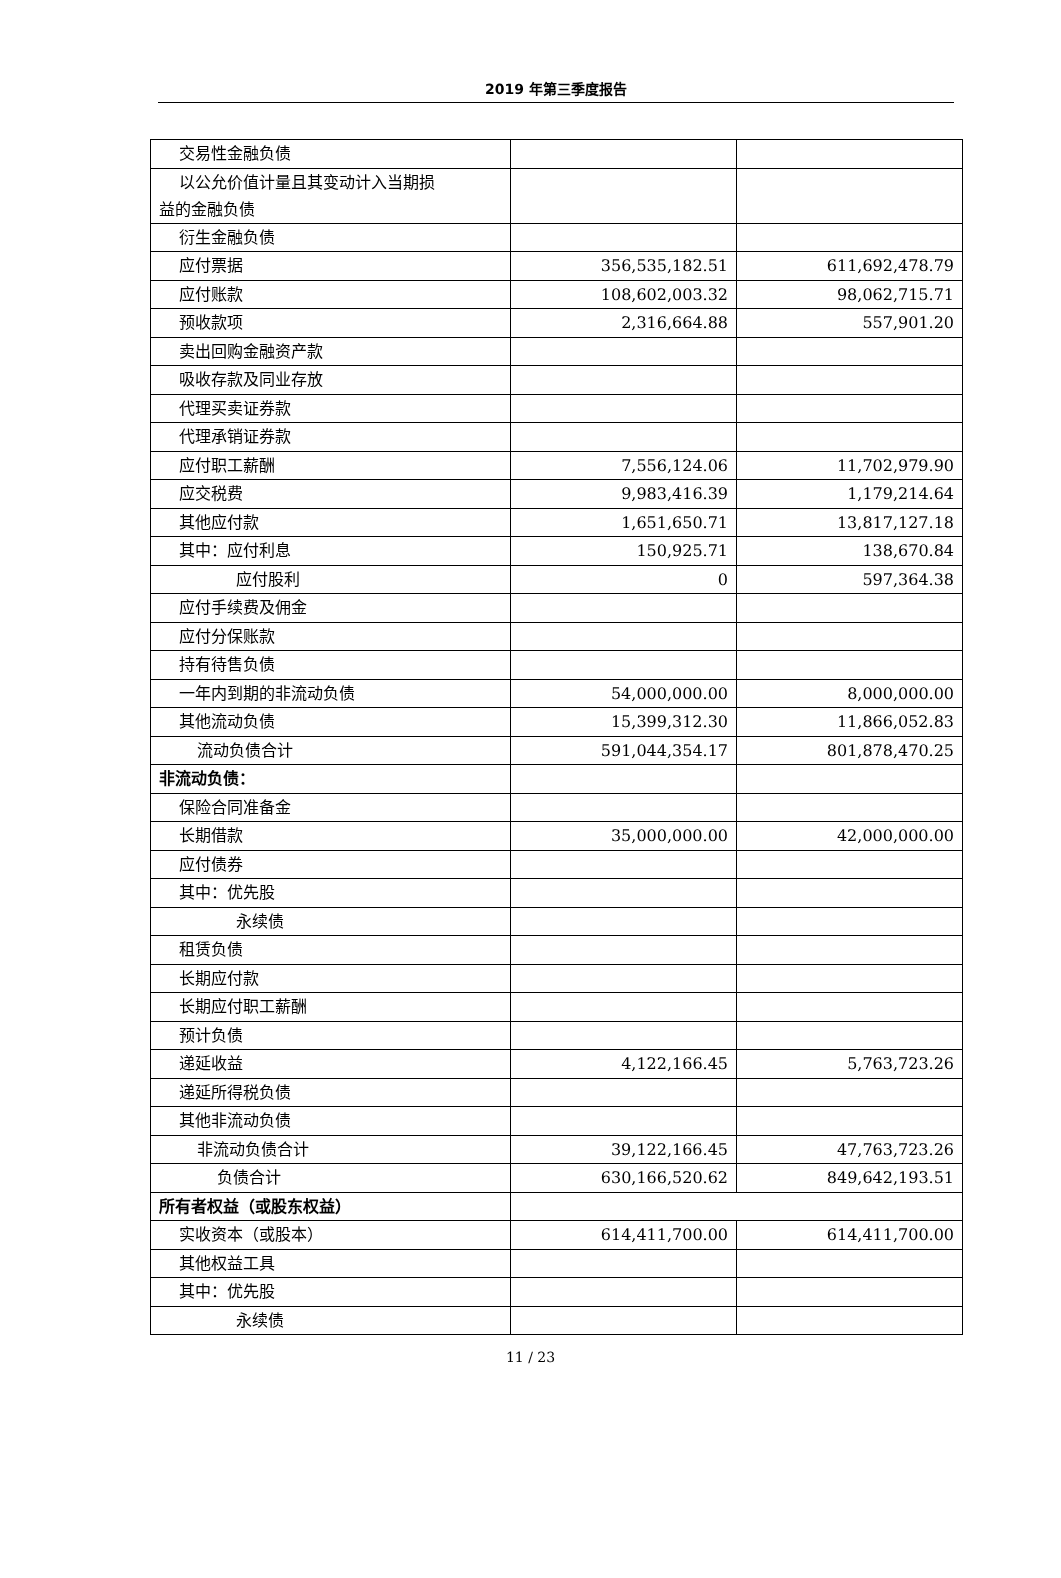2019 年第三季度报告
| 交易性金融负债 | | |
| 以公允价值计量且其变动计入当期损 益的金融负债 | | |
| 衍生金融负债 | | |
| 应付票据 | 356,535,182.51 | 611,692,478.79 |
| 应付账款 | 108,602,003.32 | 98,062,715.71 |
| 预收款项 | 2,316,664.88 | 557,901.20 |
| 卖出回购金融资产款 | | |
| 吸收存款及同业存放 | | |
| 代理买卖证券款 | | |
| 代理承销证券款 | | |
| 应付职工薪酬 | 7,556,124.06 | 11,702,979.90 |
| 应交税费 | 9,983,416.39 | 1,179,214.64 |
| 其他应付款 | 1,651,650.71 | 13,817,127.18 |
| 其中：应付利息 | 150,925.71 | 138,670.84 |
| 应付股利 | 0 | 597,364.38 |
| 应付手续费及佣金 | | |
| 应付分保账款 | | |
| 持有待售负债 | | |
| 一年内到期的非流动负债 | 54,000,000.00 | 8,000,000.00 |
| 其他流动负债 | 15,399,312.30 | 11,866,052.83 |
| 流动负债合计 | 591,044,354.17 | 801,878,470.25 |
| 非流动负债： | | |
| 保险合同准备金 | | |
| 长期借款 | 35,000,000.00 | 42,000,000.00 |
| 应付债券 | | |
| 其中：优先股 | | |
| 永续债 | | |
| 租赁负债 | | |
| 长期应付款 | | |
| 长期应付职工薪酬 | | |
| 预计负债 | | |
| 递延收益 | 4,122,166.45 | 5,763,723.26 |
| 递延所得税负债 | | |
| 其他非流动负债 | | |
| 非流动负债合计 | 39,122,166.45 | 47,763,723.26 |
| 负债合计 | 630,166,520.62 | 849,642,193.51 |
| 所有者权益（或股东权益） | | |
| 实收资本（或股本） | 614,411,700.00 | 614,411,700.00 |
| 其他权益工具 | | |
| 其中：优先股 | | |
| 永续债 | | |
11 / 23